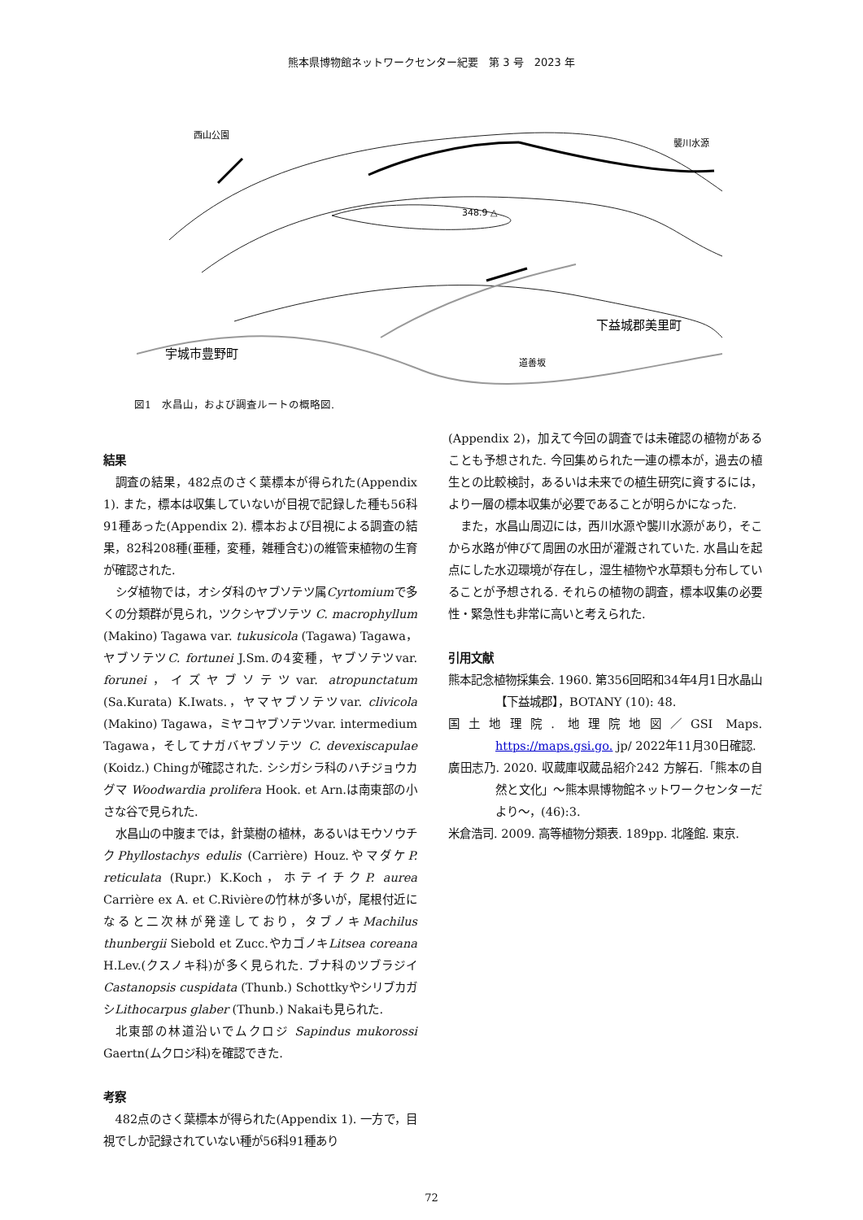熊本県博物館ネットワークセンター紀要　第 3 号　2023 年
西山公園
襲川水源
348.9 △
宇城市豊野町
下益城郡美里町
道善坂
図1　水昌山，および調査ルートの概略図.
結果
調査の結果，482点のさく葉標本が得られた(Appendix 1). また，標本は収集していないが目視で記録した種も56科91種あった(Appendix 2). 標本および目視による調査の結果，82科208種(亜種，変種，雑種含む)の維管束植物の生育が確認された.
シダ植物では，オシダ科のヤブソテツ属Cyrtomiumで多くの分類群が見られ，ツクシヤブソテツ C. macrophyllum (Makino) Tagawa var. tukusicola (Tagawa) Tagawa，ヤブソテツC. fortunei J.Sm.の4変種，ヤブソテツvar. forunei，イズヤブソテツvar. atropunctatum (Sa.Kurata) K.Iwats.，ヤマヤブソテツvar. clivicola (Makino) Tagawa，ミヤコヤブソテツvar. intermedium Tagawa，そしてナガバヤブソテツ C. devexiscapulae (Koidz.) Chingが確認された. シシガシラ科のハチジョウカグマ Woodwardia prolifera Hook. et Arn.は南東部の小さな谷で見られた.
水昌山の中腹までは，針葉樹の植林，あるいはモウソウチクPhyllostachys edulis (Carrière) Houz.やマダケP. reticulata (Rupr.) K.Koch，ホテイチクP. aurea Carrière ex A. et C.Rivièreの竹林が多いが，尾根付近になると二次林が発達しており，タブノキMachilus thunbergii Siebold et Zucc.やカゴノキLitsea coreana H.Lev.(クスノキ科)が多く見られた. ブナ科のツブラジイCastanopsis cuspidata (Thunb.) SchottkyやシリブカガシLithocarpus glaber (Thunb.) Nakaiも見られた.
北東部の林道沿いでムクロジ Sapindus mukorossi Gaertn(ムクロジ科)を確認できた.
考察
482点のさく葉標本が得られた(Appendix 1). 一方で，目視でしか記録されていない種が56科91種あり
(Appendix 2)，加えて今回の調査では未確認の植物があることも予想された. 今回集められた一連の標本が，過去の植生との比較検討，あるいは未来での植生研究に資するには，より一層の標本収集が必要であることが明らかになった.
また，水昌山周辺には，西川水源や襲川水源があり，そこから水路が伸びて周囲の水田が灌漑されていた. 水昌山を起点にした水辺環境が存在し，湿生植物や水草類も分布していることが予想される. それらの植物の調査，標本収集の必要性・緊急性も非常に高いと考えられた.
引用文献
熊本記念植物採集会. 1960. 第356回昭和34年4月1日水晶山【下益城郡】，BOTANY (10): 48.
国土地理院. 地理院地図／GSI Maps. https://maps.gsi.go. jp/ 2022年11月30日確認.
廣田志乃. 2020. 収蔵庫収蔵品紹介242 方解石.「熊本の自然と文化」～熊本県博物館ネットワークセンターだより～，(46):3.
米倉浩司. 2009. 高等植物分類表. 189pp. 北隆館. 東京.
72